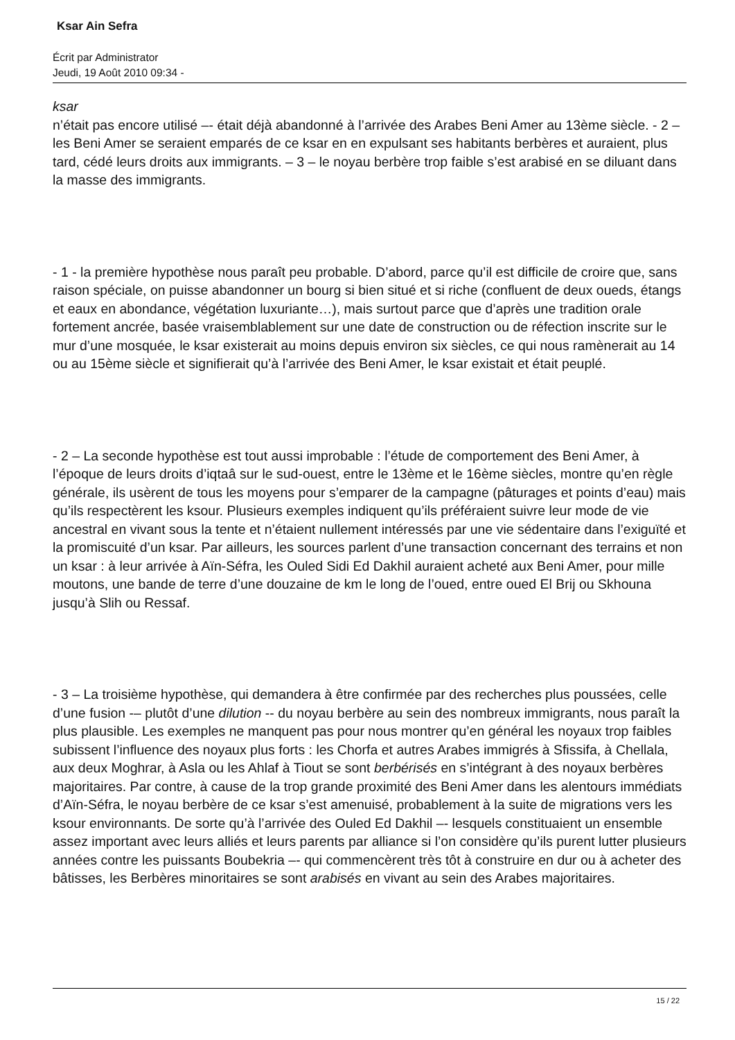Ksar Ain Sefra
Écrit par Administrator
Jeudi, 19 Août 2010 09:34 -
ksar
n’était pas encore utilisé –- était déjà abandonné à l’arrivée des Arabes Beni Amer au 13ème siècle. - 2 – les Beni Amer se seraient emparés de ce ksar en en expulsant ses habitants berbères et auraient, plus tard, cédé leurs droits aux immigrants. – 3 – le noyau berbère trop faible s’est arabisé en se diluant dans la masse des immigrants.
- 1 - la première hypothèse nous paraît peu probable. D’abord, parce qu’il est difficile de croire que, sans raison spéciale, on puisse abandonner un bourg si bien situé et si riche (confluent de deux oueds, étangs et eaux en abondance, végétation luxuriante…), mais surtout parce que d’après une tradition orale fortement ancrée, basée vraisemblablement sur une date de construction ou de réfection inscrite sur le mur d’une mosquée, le ksar existerait au moins depuis environ six siècles, ce qui nous ramènerait au 14 ou au 15ème siècle et signifierait qu’à l’arrivée des Beni Amer, le ksar existait et était peuplé.
- 2 – La seconde hypothèse est tout aussi improbable : l’étude de comportement des Beni Amer, à l’époque de leurs droits d’iqtaâ sur le sud-ouest, entre le 13ème et le 16ème siècles, montre qu’en règle générale, ils usèrent de tous les moyens pour s’emparer de la campagne (pâturages et points d’eau) mais qu’ils respectèrent les ksour. Plusieurs exemples indiquent qu’ils préféraient suivre leur mode de vie ancestral en vivant sous la tente et n’étaient nullement intéressés par une vie sédentaire dans l’exiguïté et la promiscuité d’un ksar. Par ailleurs, les sources parlent d’une transaction concernant des terrains et non un ksar : à leur arrivée à Aïn-Séfra, les Ouled Sidi Ed Dakhil auraient acheté aux Beni Amer, pour mille moutons, une bande de terre d’une douzaine de km le long de l’oued, entre oued El Brij ou Skhouna jusqu’à Slih ou Ressaf.
- 3 – La troisième hypothèse, qui demandera à être confirmée par des recherches plus poussées, celle d’une fusion -– plutôt d’une dilution -- du noyau berbère au sein des nombreux immigrants, nous paraît la plus plausible. Les exemples ne manquent pas pour nous montrer qu’en général les noyaux trop faibles subissent l’influence des noyaux plus forts : les Chorfa et autres Arabes immigrés à Sfissifa, à Chellala, aux deux Moghrar, à Asla ou les Ahlaf à Tiout se sont berbérisés en s’intégrant à des noyaux berbères majoritaires. Par contre, à cause de la trop grande proximité des Beni Amer dans les alentours immédiats d’Aïn-Séfra, le noyau berbère de ce ksar s’est amenuisé, probablement à la suite de migrations vers les ksour environnants. De sorte qu’à l’arrivée des Ouled Ed Dakhil –- lesquels constituaient un ensemble assez important avec leurs alliés et leurs parents par alliance si l’on considère qu’ils purent lutter plusieurs années contre les puissants Boubekria –- qui commencèrent très tôt à construire en dur ou à acheter des bâtisses, les Berbères minoritaires se sont arabisés en vivant au sein des Arabes majoritaires.
15 / 22